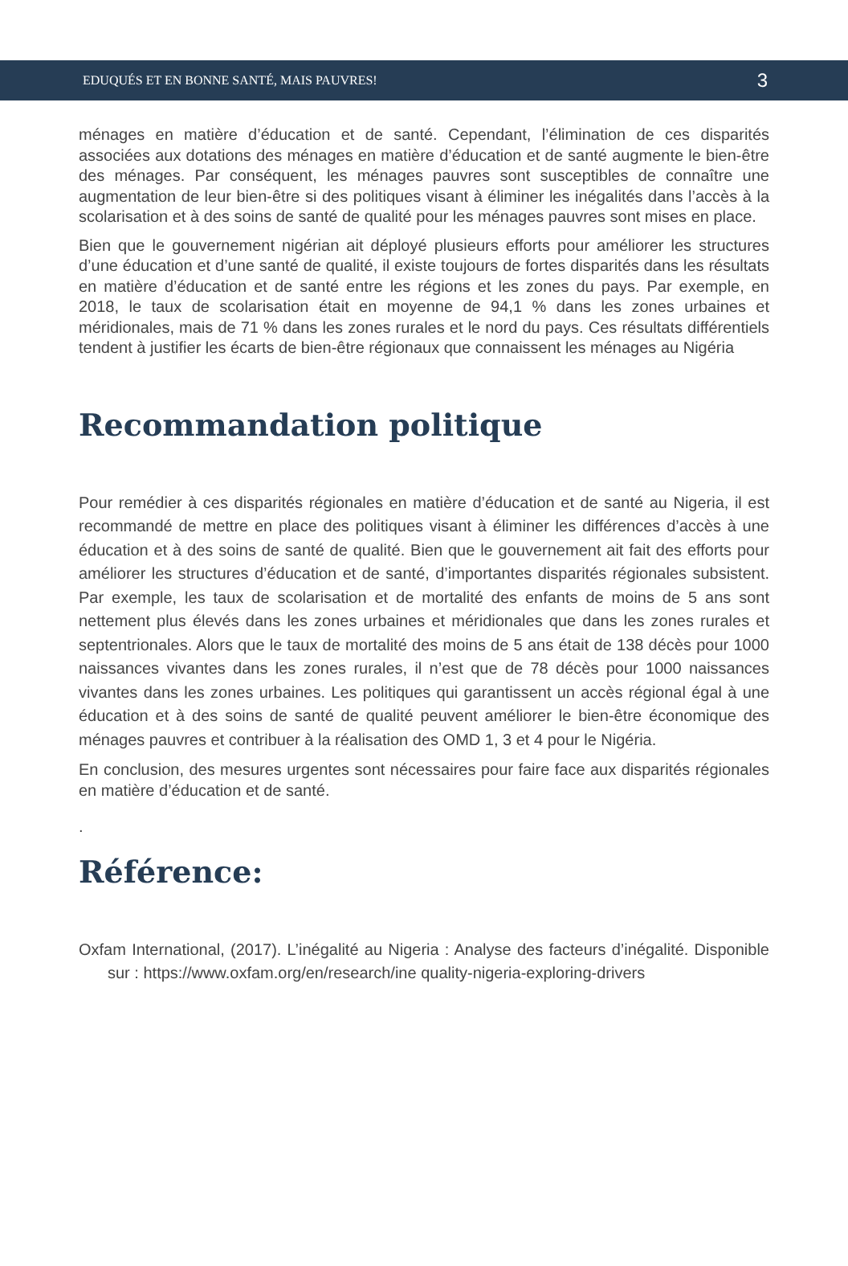EDUQUÉS ET EN BONNE SANTÉ, MAIS PAUVRES! 3
ménages en matière d’éducation et de santé. Cependant, l’élimination de ces disparités associées aux dotations des ménages en matière d’éducation et de santé augmente le bien-être des ménages. Par conséquent, les ménages pauvres sont susceptibles de connaître une augmentation de leur bien-être si des politiques visant à éliminer les inégalités dans l’accès à la scolarisation et à des soins de santé de qualité pour les ménages pauvres sont mises en place.
Bien que le gouvernement nigérian ait déployé plusieurs efforts pour améliorer les structures d’une éducation et d’une santé de qualité, il existe toujours de fortes disparités dans les résultats en matière d’éducation et de santé entre les régions et les zones du pays. Par exemple, en 2018, le taux de scolarisation était en moyenne de 94,1 % dans les zones urbaines et méridionales, mais de 71 % dans les zones rurales et le nord du pays. Ces résultats différentiels tendent à justifier les écarts de bien-être régionaux que connaissent les ménages au Nigéria
Recommandation politique
Pour remédier à ces disparités régionales en matière d’éducation et de santé au Nigeria, il est recommandé de mettre en place des politiques visant à éliminer les différences d’accès à une éducation et à des soins de santé de qualité. Bien que le gouvernement ait fait des efforts pour améliorer les structures d’éducation et de santé, d’importantes disparités régionales subsistent. Par exemple, les taux de scolarisation et de mortalité des enfants de moins de 5 ans sont nettement plus élevés dans les zones urbaines et méridionales que dans les zones rurales et septentrionales. Alors que le taux de mortalité des moins de 5 ans était de 138 décès pour 1000 naissances vivantes dans les zones rurales, il n’est que de 78 décès pour 1000 naissances vivantes dans les zones urbaines. Les politiques qui garantissent un accès régional égal à une éducation et à des soins de santé de qualité peuvent améliorer le bien-être économique des ménages pauvres et contribuer à la réalisation des OMD 1, 3 et 4 pour le Nigéria.
En conclusion, des mesures urgentes sont nécessaires pour faire face aux disparités régionales en matière d’éducation et de santé.
.
Référence:
Oxfam International, (2017). L’inégalité au Nigeria : Analyse des facteurs d’inégalité. Disponible sur : https://www.oxfam.org/en/research/ine quality-nigeria-exploring-drivers